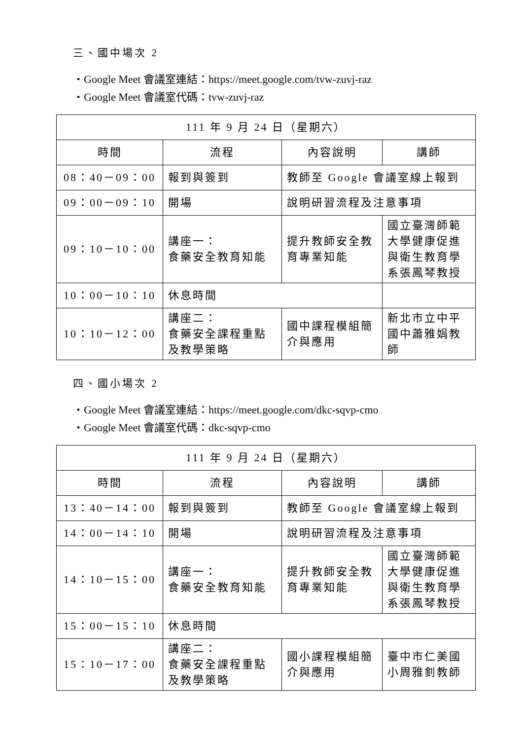三、國中場次 2
・Google Meet 會議室連結：https://meet.google.com/tvw-zuvj-raz
・Google Meet 會議室代碼：tvw-zuvj-raz
| 111 年 9 月 24 日（星期六） | | | |
| 時間 | 流程 | 內容說明 | 講師 |
| 08：40－09：00 | 報到與簽到 | 教師至 Google 會議室線上報到 | |
| 09：00－09：10 | 開場 | 說明研習流程及注意事項 | |
| 09：10－10：00 | 講座一： 食藥安全教育知能 | 提升教師安全教育專業知能 | 國立臺灣師範大學健康促進與衛生教育學系張鳳琴教授 |
| 10：00－10：10 | 休息時間 | | |
| 10：10－12：00 | 講座二： 食藥安全課程重點及教學策略 | 國中課程模組簡介與應用 | 新北市立中平國中蕭雅娟教師 |
四、國小場次 2
・Google Meet 會議室連結：https://meet.google.com/dkc-sqvp-cmo
・Google Meet 會議室代碼：dkc-sqvp-cmo
| 111 年 9 月 24 日（星期六） | | | |
| 時間 | 流程 | 內容說明 | 講師 |
| 13：40－14：00 | 報到與簽到 | 教師至 Google 會議室線上報到 | |
| 14：00－14：10 | 開場 | 說明研習流程及注意事項 | |
| 14：10－15：00 | 講座一： 食藥安全教育知能 | 提升教師安全教育專業知能 | 國立臺灣師範大學健康促進與衛生教育學系張鳳琴教授 |
| 15：00－15：10 | 休息時間 | | |
| 15：10－17：00 | 講座二： 食藥安全課程重點及教學策略 | 國小課程模組簡介與應用 | 臺中市仁美國小周雅釗教師 |